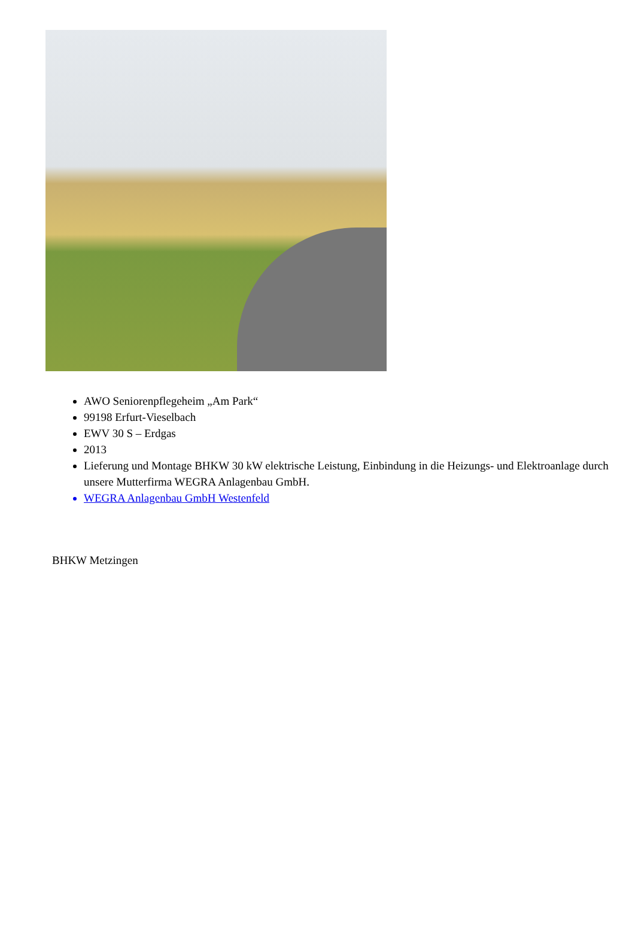AWO Seniorenpflegeheim „Am Park“
99198 Erfurt-Vieselbach
EWV 30 S – Erdgas
2013
Lieferung und Montage BHKW 30 kW elektrische Leistung, Einbindung in die Heizungs- und Elektroanlage durch unsere Mutterfirma WEGRA Anlagenbau GmbH.
WEGRA Anlagenbau GmbH Westenfeld
BHKW Metzingen